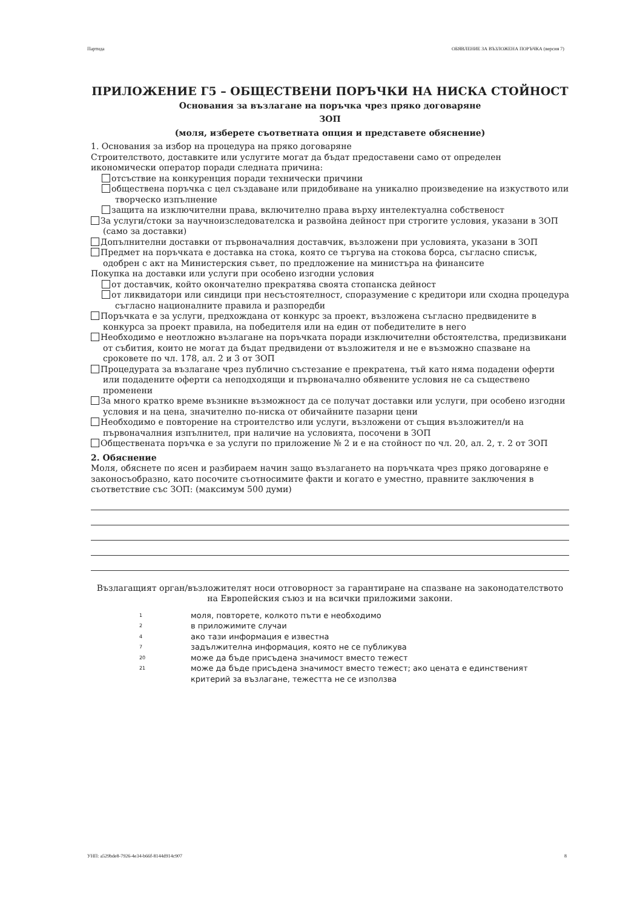Партида ОБЯВЛЕНИЕ ЗА ВЪЗЛОЖЕНА ПОРЪЧКА (версия 7)
ПРИЛОЖЕНИЕ Г5 – ОБЩЕСТВЕНИ ПОРЪЧКИ НА НИСКА СТОЙНОСТ
Основания за възлагане на поръчка чрез пряко договаряне
ЗОП
(моля, изберете съответната опция и представете обяснение)
1. Основания за избор на процедура на пряко договаряне
Строителството, доставките или услугите могат да бъдат предоставени само от определен икономически оператор поради следната причина:
отсъствие на конкуренция поради технически причини
обществена поръчка с цел създаване или придобиване на уникално произведение на изкуството или творческо изпълнение
защита на изключителни права, включително права върху интелектуална собственост
За услуги/стоки за научноизследователска и развойна дейност при строгите условия, указани в ЗОП (само за доставки)
Допълнителни доставки от първоначалния доставчик, възложени при условията, указани в ЗОП
Предмет на поръчката е доставка на стока, която се търгува на стокова борса, съгласно списък, одобрен с акт на Министерския съвет, по предложение на министъра на финансите
Покупка на доставки или услуги при особено изгодни условия
от доставчик, който окончателно прекратява своята стопанска дейност
от ликвидатори или синдици при несъстоятелност, споразумение с кредитори или сходна процедура съгласно националните правила и разпоредби
Поръчката е за услуги, предхождана от конкурс за проект, възложена съгласно предвидените в конкурса за проект правила, на победителя или на един от победителите в него
Необходимо е неотложно възлагане на поръчката поради изключителни обстоятелства, предизвикани от събития, които не могат да бъдат предвидени от възложителя и не е възможно спазване на сроковете по чл. 178, ал. 2 и 3 от ЗОП
Процедурата за възлагане чрез публично състезание е прекратена, тъй като няма подадени оферти или подадените оферти са неподходящи и първоначално обявените условия не са съществено променени
За много кратко време възникне възможност да се получат доставки или услуги, при особено изгодни условия и на цена, значително по-ниска от обичайните пазарни цени
Необходимо е повторение на строителство или услуги, възложени от същия възложител/и на първоначалния изпълнител, при наличие на условията, посочени в ЗОП
Обществената поръчка е за услуги по приложение № 2 и е на стойност по чл. 20, ал. 2, т. 2 от ЗОП
2. Обяснение
Моля, обяснете по ясен и разбираем начин защо възлагането на поръчката чрез пряко договаряне е законосъобразно, като посочите съотносимите факти и когато е уместно, правните заключения в съответствие със ЗОП: (максимум 500 думи)
Възлагащият орган/възложителят носи отговорност за гарантиране на спазване на законодателството на Европейския съюз и на всички приложими закони.
1 моля, повторете, колкото пъти е необходимо
2 в приложимите случаи
4 ако тази информация е известна
7 задължителна информация, която не се публикува
20 може да бъде присъдена значимост вместо тежест
21 може да бъде присъдена значимост вместо тежест; ако цената е единственият критерий за възлагане, тежестта не се използва
УНП: a529bde8-7926-4e34-b66f-8144d914c907 8